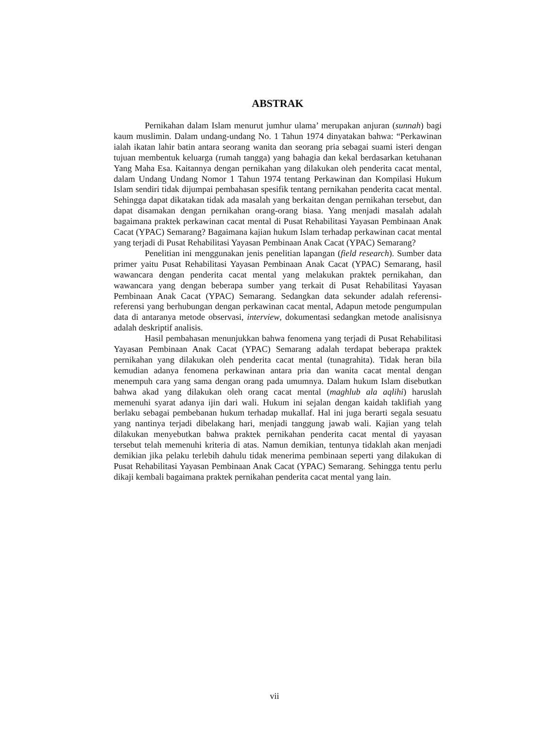ABSTRAK
Pernikahan dalam Islam menurut jumhur ulama’ merupakan anjuran (sunnah) bagi kaum muslimin. Dalam undang-undang No. 1 Tahun 1974 dinyatakan bahwa: “Perkawinan ialah ikatan lahir batin antara seorang wanita dan seorang pria sebagai suami isteri dengan tujuan membentuk keluarga (rumah tangga) yang bahagia dan kekal berdasarkan ketuhanan Yang Maha Esa. Kaitannya dengan pernikahan yang dilakukan oleh penderita cacat mental, dalam Undang Undang Nomor 1 Tahun 1974 tentang Perkawinan dan Kompilasi Hukum Islam sendiri tidak dijumpai pembahasan spesifik tentang pernikahan penderita cacat mental. Sehingga dapat dikatakan tidak ada masalah yang berkaitan dengan pernikahan tersebut, dan dapat disamakan dengan pernikahan orang-orang biasa. Yang menjadi masalah adalah bagaimana praktek perkawinan cacat mental di Pusat Rehabilitasi Yayasan Pembinaan Anak Cacat (YPAC) Semarang? Bagaimana kajian hukum Islam terhadap perkawinan cacat mental yang terjadi di Pusat Rehabilitasi Yayasan Pembinaan Anak Cacat (YPAC) Semarang?
Penelitian ini menggunakan jenis penelitian lapangan (field research). Sumber data primer yaitu Pusat Rehabilitasi Yayasan Pembinaan Anak Cacat (YPAC) Semarang, hasil wawancara dengan penderita cacat mental yang melakukan praktek pernikahan, dan wawancara yang dengan beberapa sumber yang terkait di Pusat Rehabilitasi Yayasan Pembinaan Anak Cacat (YPAC) Semarang. Sedangkan data sekunder adalah referensi-referensi yang berhubungan dengan perkawinan cacat mental, Adapun metode pengumpulan data di antaranya metode observasi, interview, dokumentasi sedangkan metode analisisnya adalah deskriptif analisis.
Hasil pembahasan menunjukkan bahwa fenomena yang terjadi di Pusat Rehabilitasi Yayasan Pembinaan Anak Cacat (YPAC) Semarang adalah terdapat beberapa praktek pernikahan yang dilakukan oleh penderita cacat mental (tunagrahita). Tidak heran bila kemudian adanya fenomena perkawinan antara pria dan wanita cacat mental dengan menempuh cara yang sama dengan orang pada umumnya. Dalam hukum Islam disebutkan bahwa akad yang dilakukan oleh orang cacat mental (maghlub ala aqlihi) haruslah memenuhi syarat adanya ijin dari wali. Hukum ini sejalan dengan kaidah taklifiah yang berlaku sebagai pembebanan hukum terhadap mukallaf. Hal ini juga berarti segala sesuatu yang nantinya terjadi dibelakang hari, menjadi tanggung jawab wali. Kajian yang telah dilakukan menyebutkan bahwa praktek pernikahan penderita cacat mental di yayasan tersebut telah memenuhi kriteria di atas. Namun demikian, tentunya tidaklah akan menjadi demikian jika pelaku terlebih dahulu tidak menerima pembinaan seperti yang dilakukan di Pusat Rehabilitasi Yayasan Pembinaan Anak Cacat (YPAC) Semarang. Sehingga tentu perlu dikaji kembali bagaimana praktek pernikahan penderita cacat mental yang lain.
vii